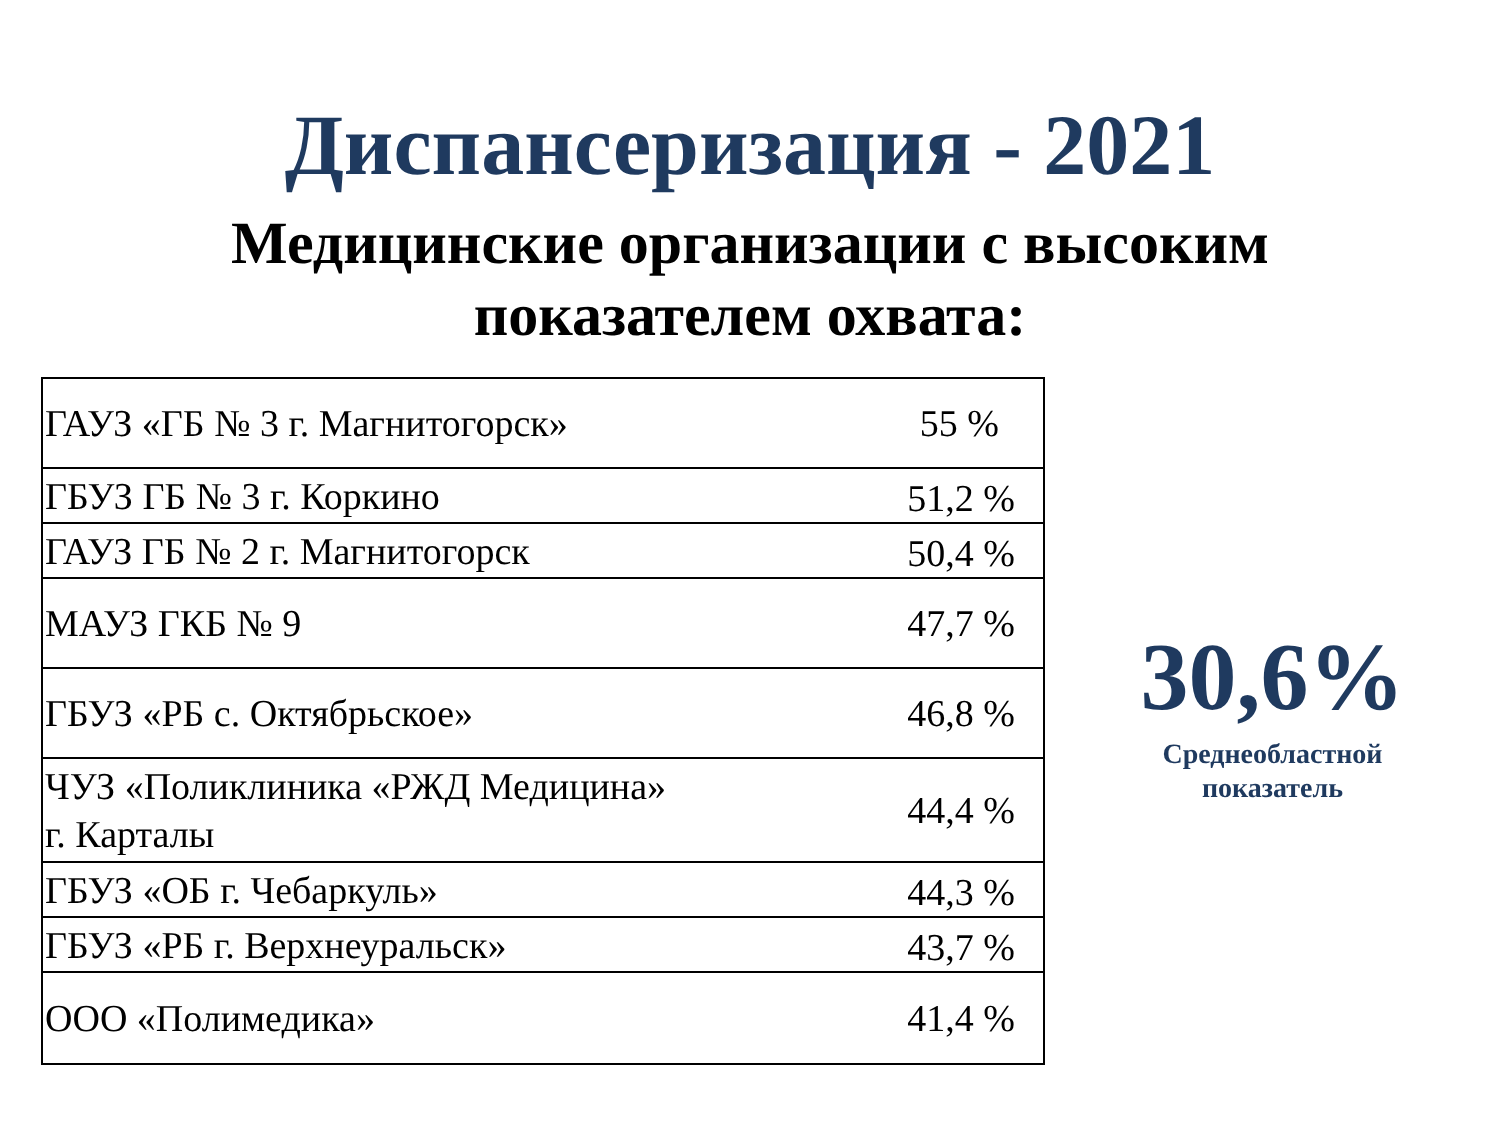Диспансеризация - 2021
Медицинские организации с высоким
показателем охвата:
| ГАУЗ «ГБ № 3 г. Магнитогорск» | 55 % |
| ГБУЗ ГБ № 3 г. Коркино | 51,2 % |
| ГАУЗ ГБ № 2 г. Магнитогорск | 50,4 % |
| МАУЗ ГКБ № 9 | 47,7 % |
| ГБУЗ «РБ с. Октябрьское» | 46,8 % |
| ЧУЗ «Поликлиника «РЖД Медицина» г. Карталы | 44,4 % |
| ГБУЗ «ОБ г. Чебаркуль» | 44,3 % |
| ГБУЗ «РБ г. Верхнеуральск» | 43,7 % |
| ООО «Полимедика» | 41,4 % |
30,6%
Среднеобластной
показатель